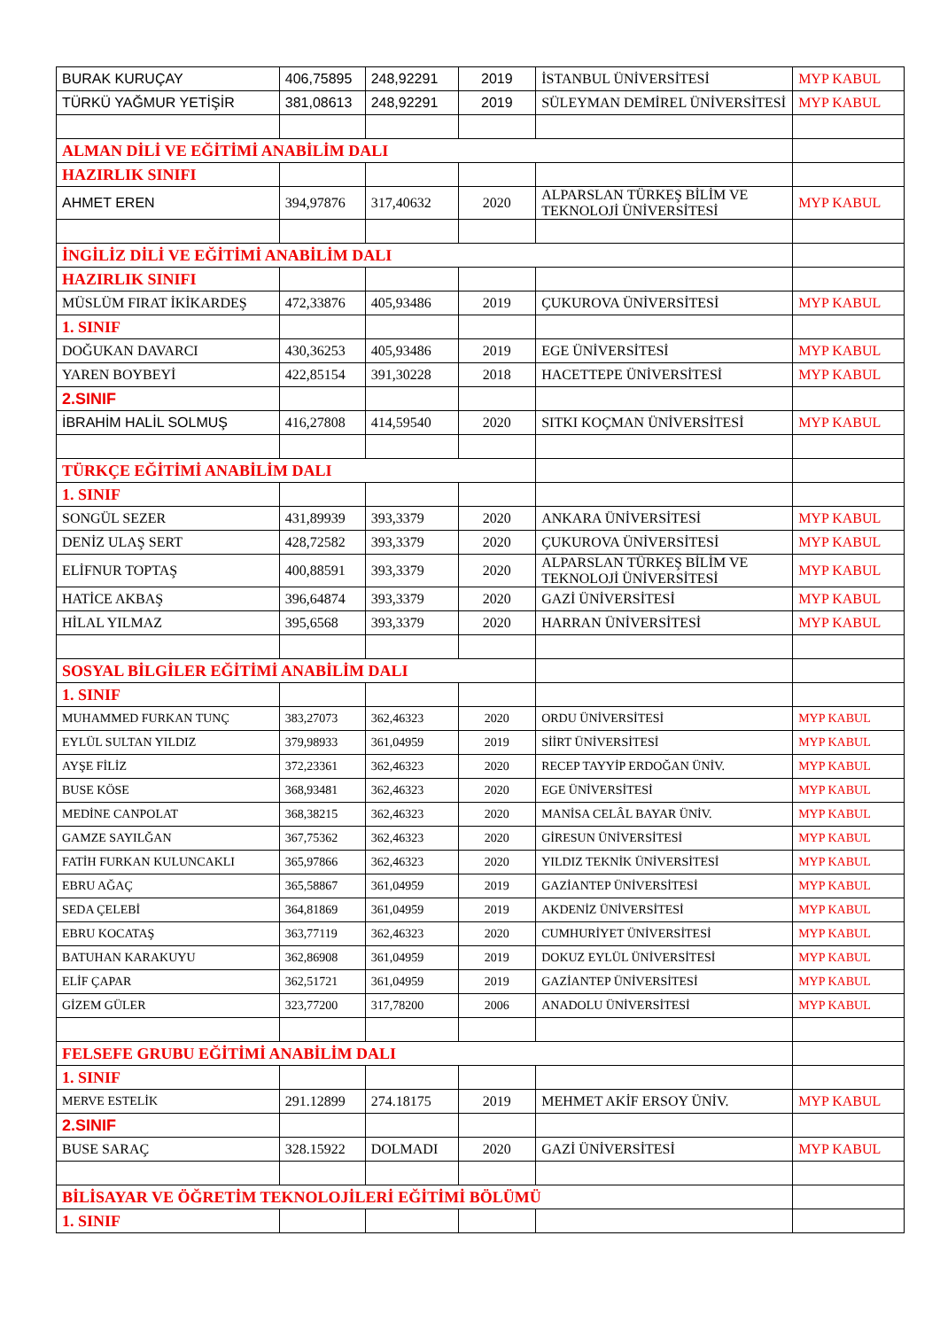| BURAK KURUÇAY | 406,75895 | 248,92291 | 2019 | İSTANBUL ÜNİVERSİTESİ | MYP KABUL |
| TÜRKÜ YAĞMUR YETİŞİR | 381,08613 | 248,92291 | 2019 | SÜLEYMAN DEMİREL ÜNİVERSİTESİ | MYP KABUL |
| ALMAN DİLİ VE EĞİTİMİ ANABİLİM DALI | | | | | |
| HAZIRLIK SINIFI | | | | | |
| AHMET EREN | 394,97876 | 317,40632 | 2020 | ALPARSLAN TÜRKEŞ BİLİM VE TEKNOLOJİ ÜNİVERSİTESİ | MYP KABUL |
| İNGİLİZ DİLİ VE EĞİTİMİ ANABİLİM DALI | | | | | |
| HAZIRLIK SINIFI | | | | | |
| MÜSLÜM FIRAT İKİKARDEŞ | 472,33876 | 405,93486 | 2019 | ÇUKUROVA ÜNİVERSİTESİ | MYP KABUL |
| 1. SINIF | | | | | |
| DOĞUKAN DAVARCI | 430,36253 | 405,93486 | 2019 | EGE ÜNİVERSİTESİ | MYP KABUL |
| YAREN BOYBEYİ | 422,85154 | 391,30228 | 2018 | HACETTEPE ÜNİVERSİTESİ | MYP KABUL |
| 2.SINIF | | | | | |
| İBRAHİM HALİL SOLMUŞ | 416,27808 | 414,59540 | 2020 | SITKI KOÇMAN ÜNİVERSİTESİ | MYP KABUL |
| TÜRKÇE EĞİTİMİ ANABİLİM DALI | | | | | |
| 1. SINIF | | | | | |
| SONGÜL SEZER | 431,89939 | 393,3379 | 2020 | ANKARA ÜNİVERSİTESİ | MYP KABUL |
| DENİZ ULAŞ SERT | 428,72582 | 393,3379 | 2020 | ÇUKUROVA ÜNİVERSİTESİ | MYP KABUL |
| ELİFNUR TOPTAŞ | 400,88591 | 393,3379 | 2020 | ALPARSLAN TÜRKEŞ BİLİM VE TEKNOLOJİ ÜNİVERSİTESİ | MYP KABUL |
| HATİCE AKBAŞ | 396,64874 | 393,3379 | 2020 | GAZİ ÜNİVERSİTESİ | MYP KABUL |
| HİLAL YILMAZ | 395,6568 | 393,3379 | 2020 | HARRAN ÜNİVERSİTESİ | MYP KABUL |
| SOSYAL BİLGİLER EĞİTİMİ ANABİLİM DALI | | | | | |
| 1. SINIF | | | | | |
| MUHAMMED FURKAN TUNÇ | 383,27073 | 362,46323 | 2020 | ORDU ÜNİVERSİTESİ | MYP KABUL |
| EYLÜL SULTAN YILDIZ | 379,98933 | 361,04959 | 2019 | SİİRT ÜNİVERSİTESİ | MYP KABUL |
| AYŞE FİLİZ | 372,23361 | 362,46323 | 2020 | RECEP TAYYİP ERDOĞAN ÜNİV. | MYP KABUL |
| BUSE KÖSE | 368,93481 | 362,46323 | 2020 | EGE ÜNİVERSİTESİ | MYP KABUL |
| MEDİNE CANPOLAT | 368,38215 | 362,46323 | 2020 | MANİSA CELÂL BAYAR ÜNİV. | MYP KABUL |
| GAMZE SAYILĞAN | 367,75362 | 362,46323 | 2020 | GİRESUN ÜNİVERSİTESİ | MYP KABUL |
| FATİH FURKAN KULUNCAKLI | 365,97866 | 362,46323 | 2020 | YILDIZ TEKNİK ÜNİVERSİTESİ | MYP KABUL |
| EBRU AĞAÇ | 365,58867 | 361,04959 | 2019 | GAZİANTEP ÜNİVERSİTESİ | MYP KABUL |
| SEDA ÇELEBİ | 364,81869 | 361,04959 | 2019 | AKDENİZ ÜNİVERSİTESİ | MYP KABUL |
| EBRU KOCATAŞ | 363,77119 | 362,46323 | 2020 | CUMHURİYET ÜNİVERSİTESİ | MYP KABUL |
| BATUHAN KARAKUYU | 362,86908 | 361,04959 | 2019 | DOKUZ EYLÜL ÜNİVERSİTESİ | MYP KABUL |
| ELİF ÇAPAR | 362,51721 | 361,04959 | 2019 | GAZİANTEP ÜNİVERSİTESİ | MYP KABUL |
| GİZEM GÜLER | 323,77200 | 317,78200 | 2006 | ANADOLU ÜNİVERSİTESİ | MYP KABUL |
| FELSEFE GRUBU EĞİTİMİ ANABİLİM DALI | | | | | |
| 1. SINIF | | | | | |
| MERVE ESTELİK | 291.12899 | 274.18175 | 2019 | MEHMET AKİF ERSOY ÜNİV. | MYP KABUL |
| 2.SINIF | | | | | |
| BUSE SARAÇ | 328.15922 | DOLMADI | 2020 | GAZİ ÜNİVERSİTESİ | MYP KABUL |
| BİLİSAYAR VE ÖĞRETİM TEKNOLOJİLERİ EĞİTİMİ BÖLÜMÜ | | | | | |
| 1. SINIF | | | | | |